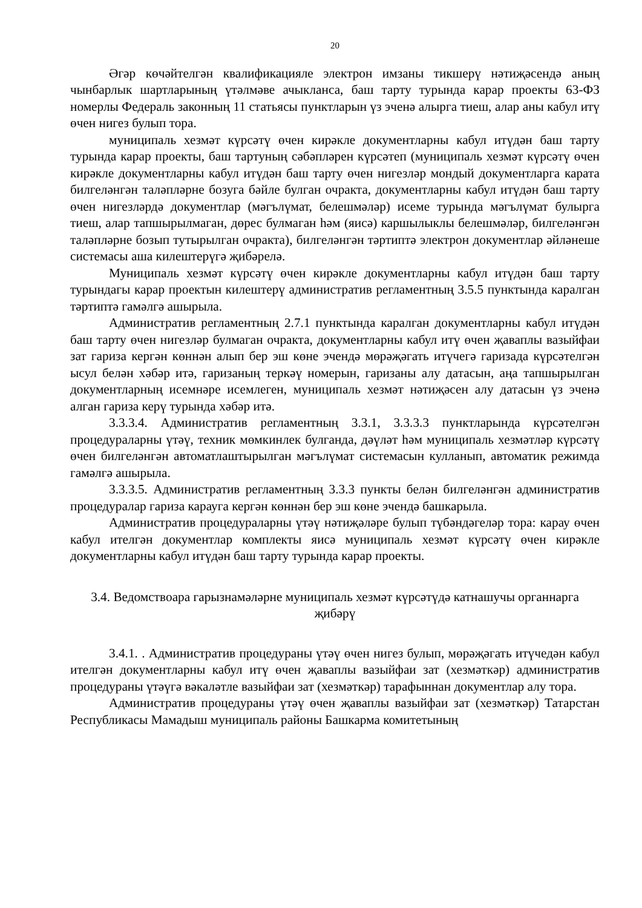20
Әгәр көчәйтелгән квалификацияле электрон имзаны тикшерү нәтиҗәсендә аның чынбарлык шартларының үтәлмәве ачыкланса, баш тарту турында карар проекты 63-ФЗ номерлы Федераль законның 11 статьясы пунктларын үз эченә алырга тиеш, алар аны кабул итү өчен нигез булып тора.
муниципаль хезмәт күрсәтү өчен кирәкле документларны кабул итүдән баш тарту турында карар проекты, баш тартуның сәбәпләрен күрсәтеп (муниципаль хезмәт күрсәтү өчен кирәкле документларны кабул итүдән баш тарту өчен нигезләр мондый документларга карата билгеләнгән таләпләрне бозуга бәйле булган очракта, документларны кабул итүдән баш тарту өчен нигезләрдә документлар (мәгълүмат, белешмәләр) исеме турында мәгълүмат булырга тиеш, алар тапшырылмаган, дөрес булмаган һәм (яисә) каршылыклы белешмәләр, билгеләнгән таләпләрне бозып тутырылган очракта), билгеләнгән тәртиптә электрон документлар әйләнеше системасы аша килештерүгә җибәрелә.
Муниципаль хезмәт күрсәтү өчен кирәкле документларны кабул итүдән баш тарту турындагы карар проектын килештерү административ регламентның 3.5.5 пунктында каралган тәртиптә гамәлгә ашырыла.
Административ регламентның 2.7.1 пунктында каралган документларны кабул итүдән баш тарту өчен нигезләр булмаган очракта, документларны кабул итү өчен җаваплы вазыйфаи зат гариза кергән көннән алып бер эш көне эчендә мөрәҗәгать итүчегә гаризада күрсәтелгән ысул белән хәбәр итә, гаризаның теркәү номерын, гаризаны алу датасын, аңа тапшырылган документларның исемнәре исемлеген, муниципаль хезмәт нәтиҗәсен алу датасын үз эченә алган гариза керү турында хәбәр итә.
3.3.3.4. Административ регламентның 3.3.1, 3.3.3.3 пунктларында күрсәтелгән процедураларны үтәү, техник мөмкинлек булганда, дәүләт һәм муниципаль хезмәтләр күрсәтү өчен билгеләнгән автоматлаштырылган мәгълүмат системасын кулланып, автоматик режимда гамәлгә ашырыла.
3.3.3.5. Административ регламентның 3.3.3 пункты белән билгеләнгән административ процедуралар гариза карауга кергән көннән бер эш көне эчендә башкарыла.
Административ процедураларны үтәү нәтиҗәләре булып түбәндәгеләр тора: карау өчен кабул ителгән документлар комплекты яисә муниципаль хезмәт күрсәтү өчен кирәкле документларны кабул итүдән баш тарту турында карар проекты.
3.4. Ведомствоара гарызнамәләрне муниципаль хезмәт күрсәтүдә катнашучы органнарга җибәрү
3.4.1. . Административ процедураны үтәү өчен нигез булып, мөрәҗәгать итүчедән кабул ителгән документларны кабул итү өчен җаваплы вазыйфаи зат (хезмәткәр) административ процедураны үтәүгә вәкаләтле вазыйфаи зат (хезмәткәр) тарафыннан документлар алу тора.
Административ процедураны үтәү өчен җаваплы вазыйфаи зат (хезмәткәр) Татарстан Республикасы Мамадыш муниципаль районы Башкарма комитетының